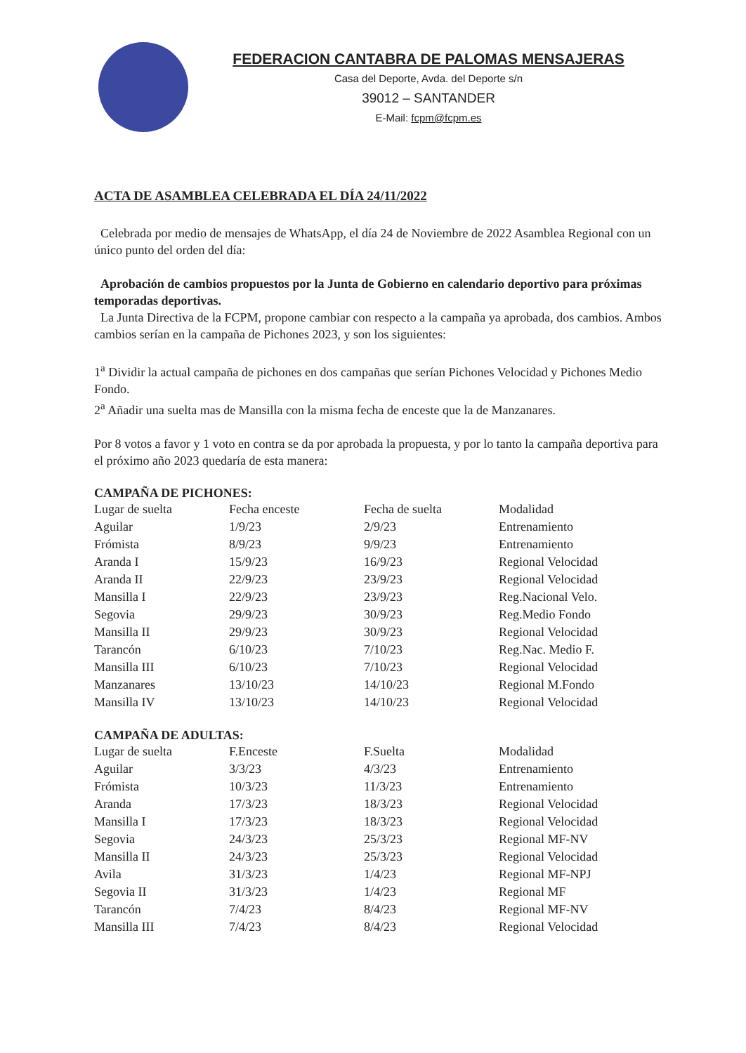FEDERACION CANTABRA DE PALOMAS MENSAJERAS
Casa del Deporte, Avda. del Deporte s/n
39012 – SANTANDER
E-Mail: fcpm@fcpm.es
ACTA DE ASAMBLEA CELEBRADA EL DÍA 24/11/2022
Celebrada por medio de mensajes de WhatsApp, el día 24 de Noviembre de 2022 Asamblea Regional con un único punto del orden del día:
Aprobación de cambios propuestos por la Junta de Gobierno en calendario deportivo para próximas temporadas deportivas.
La Junta Directiva de la FCPM, propone cambiar con respecto a la campaña ya aprobada, dos cambios. Ambos cambios serían en la campaña de Pichones 2023, y son los siguientes:
1<sup>a</sup> Dividir la actual campaña de pichones en dos campañas que serían Pichones Velocidad y Pichones Medio Fondo.
2<sup>a</sup> Añadir una suelta mas de Mansilla con la misma fecha de enceste que la de Manzanares.
Por 8 votos a favor y 1 voto en contra se da por aprobada la propuesta, y por lo tanto la campaña deportiva para el próximo año 2023 quedaría de esta manera:
CAMPAÑA DE PICHONES:
| Lugar de suelta | Fecha enceste | Fecha de suelta | Modalidad |
| --- | --- | --- | --- |
| Aguilar | 1/9/23 | 2/9/23 | Entrenamiento |
| Frómista | 8/9/23 | 9/9/23 | Entrenamiento |
| Aranda I | 15/9/23 | 16/9/23 | Regional Velocidad |
| Aranda II | 22/9/23 | 23/9/23 | Regional Velocidad |
| Mansilla I | 22/9/23 | 23/9/23 | Reg.Nacional Velo. |
| Segovia | 29/9/23 | 30/9/23 | Reg.Medio Fondo |
| Mansilla II | 29/9/23 | 30/9/23 | Regional Velocidad |
| Tarancón | 6/10/23 | 7/10/23 | Reg.Nac. Medio F. |
| Mansilla III | 6/10/23 | 7/10/23 | Regional Velocidad |
| Manzanares | 13/10/23 | 14/10/23 | Regional M.Fondo |
| Mansilla IV | 13/10/23 | 14/10/23 | Regional Velocidad |
CAMPAÑA DE ADULTAS:
| Lugar de suelta | F.Enceste | F.Suelta | Modalidad |
| --- | --- | --- | --- |
| Aguilar | 3/3/23 | 4/3/23 | Entrenamiento |
| Frómista | 10/3/23 | 11/3/23 | Entrenamiento |
| Aranda | 17/3/23 | 18/3/23 | Regional Velocidad |
| Mansilla I | 17/3/23 | 18/3/23 | Regional Velocidad |
| Segovia | 24/3/23 | 25/3/23 | Regional MF-NV |
| Mansilla II | 24/3/23 | 25/3/23 | Regional Velocidad |
| Avila | 31/3/23 | 1/4/23 | Regional MF-NPJ |
| Segovia II | 31/3/23 | 1/4/23 | Regional MF |
| Tarancón | 7/4/23 | 8/4/23 | Regional MF-NV |
| Mansilla III | 7/4/23 | 8/4/23 | Regional Velocidad |